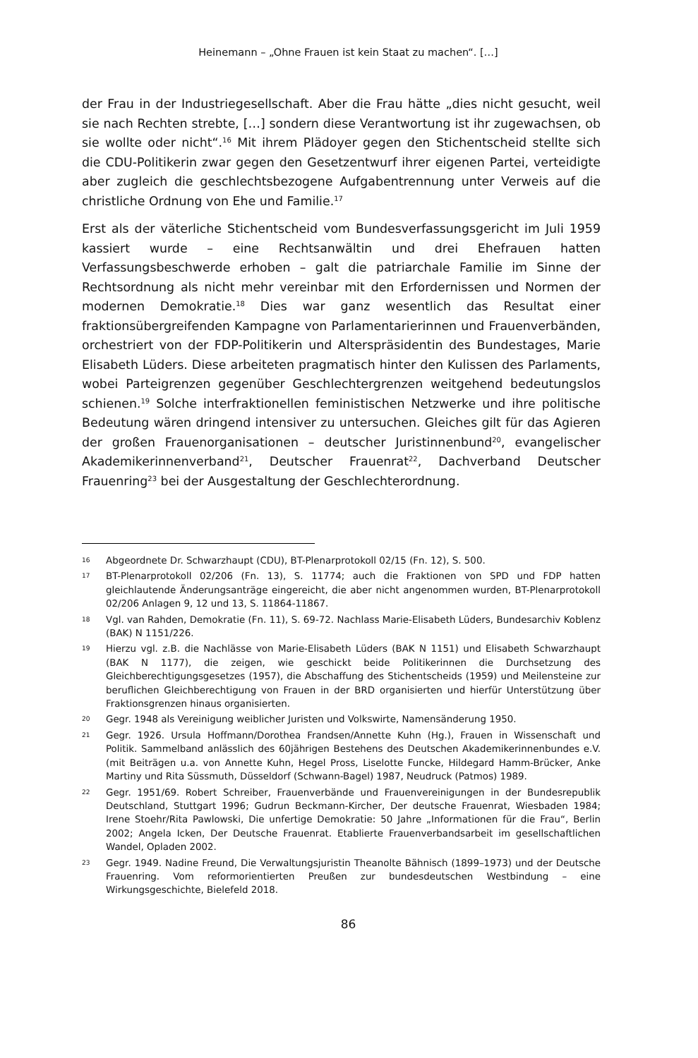Heinemann – „Ohne Frauen ist kein Staat zu machen“. […]
der Frau in der Industriegesellschaft. Aber die Frau hätte „dies nicht gesucht, weil sie nach Rechten strebte, […] sondern diese Verantwortung ist ihr zugewachsen, ob sie wollte oder nicht“.<sup>16</sup> Mit ihrem Plädoyer gegen den Stichentscheid stellte sich die CDU-Politikerin zwar gegen den Gesetzentwurf ihrer eigenen Partei, verteidigte aber zugleich die geschlechtsbezogene Aufgabentrennung unter Verweis auf die christliche Ordnung von Ehe und Familie.<sup>17</sup>
Erst als der väterliche Stichentscheid vom Bundesverfassungsgericht im Juli 1959 kassiert wurde – eine Rechtsanwältin und drei Ehefrauen hatten Verfassungsbeschwerde erhoben – galt die patriarchale Familie im Sinne der Rechtsordnung als nicht mehr vereinbar mit den Erfordernissen und Normen der modernen Demokratie.<sup>18</sup> Dies war ganz wesentlich das Resultat einer fraktionsübergreifenden Kampagne von Parlamentarierinnen und Frauenverbänden, orchestriert von der FDP-Politikerin und Alterspräsidentin des Bundestages, Marie Elisabeth Lüders. Diese arbeiteten pragmatisch hinter den Kulissen des Parlaments, wobei Parteigrenzen gegenüber Geschlechtergrenzen weitgehend bedeutungslos schienen.<sup>19</sup> Solche interfraktionellen feministischen Netzwerke und ihre politische Bedeutung wären dringend intensiver zu untersuchen. Gleiches gilt für das Agieren der großen Frauenorganisationen – deutscher Juristinnenbund<sup>20</sup>, evangelischer Akademikerinnenverband<sup>21</sup>, Deutscher Frauenrat<sup>22</sup>, Dachverband Deutscher Frauenring<sup>23</sup> bei der Ausgestaltung der Geschlechterordnung.
16 Abgeordnete Dr. Schwarzhaupt (CDU), BT-Plenarprotokoll 02/15 (Fn. 12), S. 500.
17 BT-Plenarprotokoll 02/206 (Fn. 13), S. 11774; auch die Fraktionen von SPD und FDP hatten gleichlautende Änderungsanträge eingereicht, die aber nicht angenommen wurden, BT-Plenarprotokoll 02/206 Anlagen 9, 12 und 13, S. 11864-11867.
18 Vgl. van Rahden, Demokratie (Fn. 11), S. 69-72. Nachlass Marie-Elisabeth Lüders, Bundesarchiv Koblenz (BAK) N 1151/226.
19 Hierzu vgl. z.B. die Nachlässe von Marie-Elisabeth Lüders (BAK N 1151) und Elisabeth Schwarzhaupt (BAK N 1177), die zeigen, wie geschickt beide Politikerinnen die Durchsetzung des Gleichberechtigungsgesetzes (1957), die Abschaffung des Stichentscheids (1959) und Meilensteine zur beruflichen Gleichberechtigung von Frauen in der BRD organisierten und hierfür Unterstützung über Fraktionsgrenzen hinaus organisierten.
20 Gegr. 1948 als Vereinigung weiblicher Juristen und Volkswirte, Namensänderung 1950.
21 Gegr. 1926. Ursula Hoffmann/Dorothea Frandsen/Annette Kuhn (Hg.), Frauen in Wissenschaft und Politik. Sammelband anlässlich des 60jährigen Bestehens des Deutschen Akademikerinnenbundes e.V. (mit Beiträgen u.a. von Annette Kuhn, Hegel Pross, Liselotte Funcke, Hildegard Hamm-Brücker, Anke Martiny und Rita Süssmuth, Düsseldorf (Schwann-Bagel) 1987, Neudruck (Patmos) 1989.
22 Gegr. 1951/69. Robert Schreiber, Frauenverbände und Frauenvereinigungen in der Bundesrepublik Deutschland, Stuttgart 1996; Gudrun Beckmann-Kircher, Der deutsche Frauenrat, Wiesbaden 1984; Irene Stoehr/Rita Pawlowski, Die unfertige Demokratie: 50 Jahre „Informationen für die Frau“, Berlin 2002; Angela Icken, Der Deutsche Frauenrat. Etablierte Frauenverbandsarbeit im gesellschaftlichen Wandel, Opladen 2002.
23 Gegr. 1949. Nadine Freund, Die Verwaltungsjuristin Theanolte Bähnisch (1899–1973) und der Deutsche Frauenring. Vom reformorientierten Preußen zur bundesdeutschen Westbindung – eine Wirkungsgeschichte, Bielefeld 2018.
86